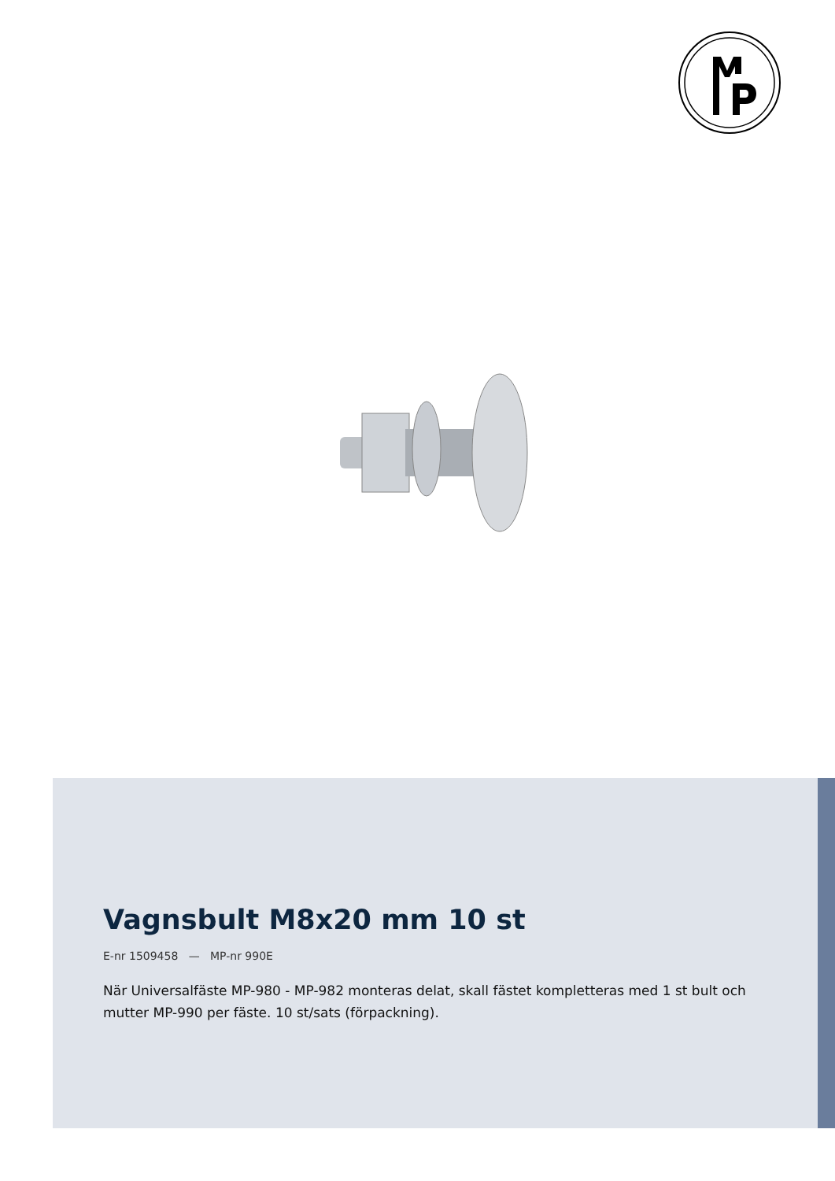Vagnsbult M8x20 mm 10 st
E-nr 1509458 — MP-nr 990E
När Universalfäste MP-980 - MP-982 monteras delat, skall fästet kompletteras med 1 st bult och mutter MP-990 per fäste. 10 st/sats (förpackning).